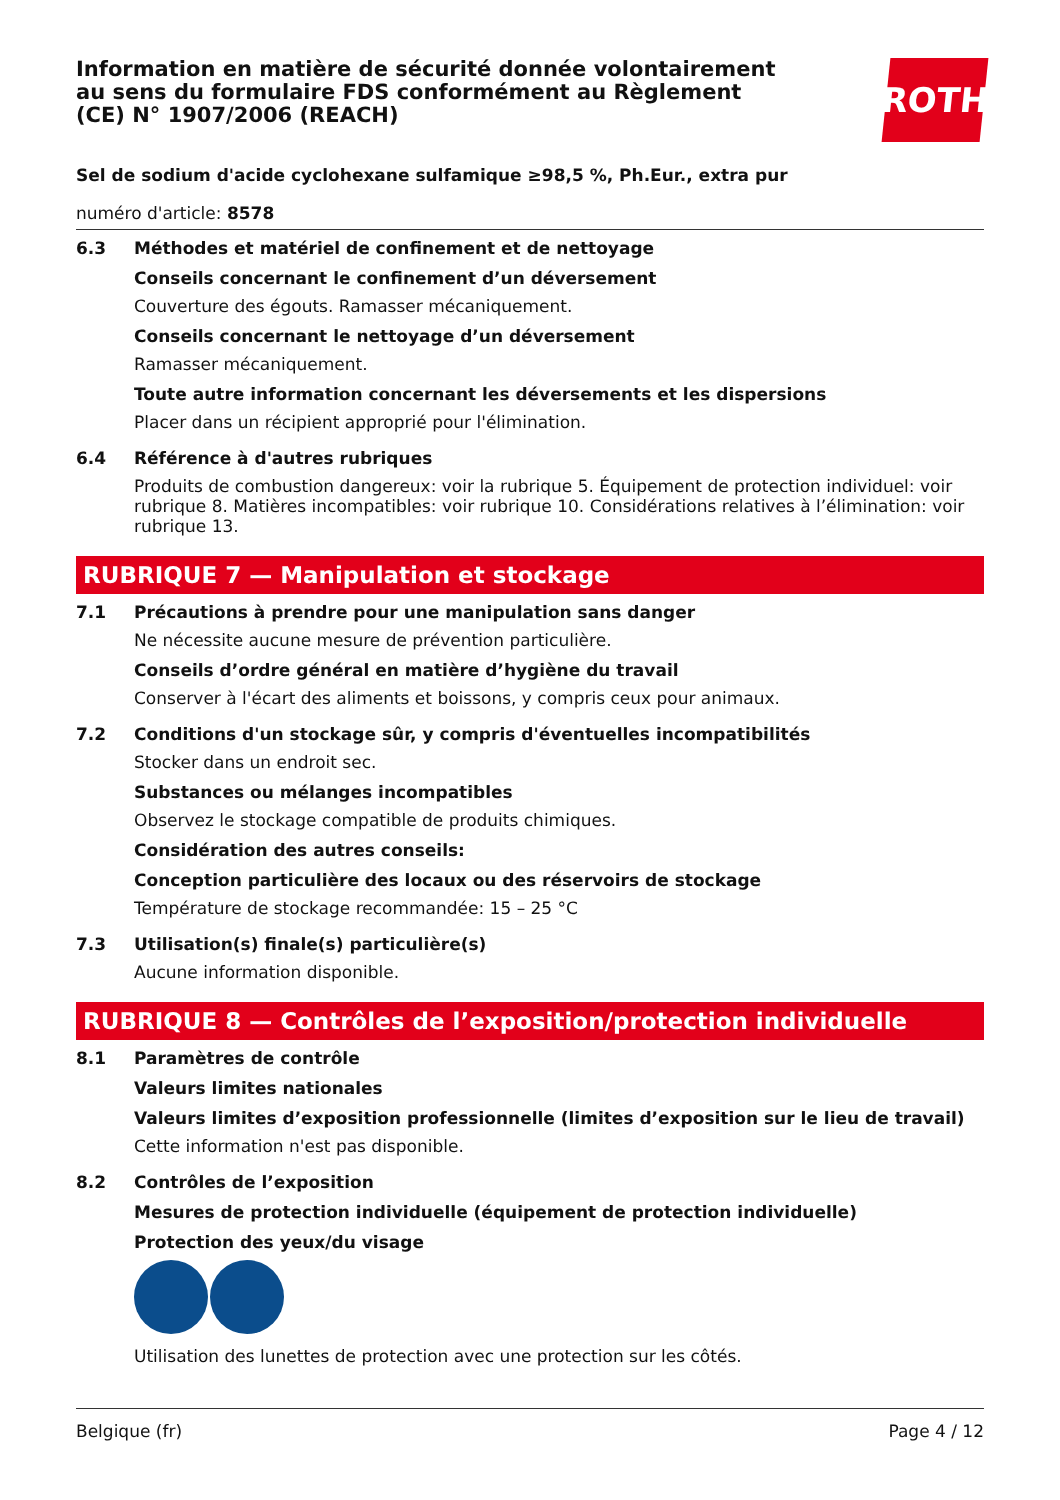Information en matière de sécurité donnée volontairement au sens du formulaire FDS conformément au Règlement (CE) N° 1907/2006 (REACH)
ROTH
Sel de sodium d'acide cyclohexane sulfamique ≥98,5 %, Ph.Eur., extra pur
numéro d'article: 8578
6.3
Méthodes et matériel de confinement et de nettoyage
Conseils concernant le confinement d’un déversement
Couverture des égouts. Ramasser mécaniquement.
Conseils concernant le nettoyage d’un déversement
Ramasser mécaniquement.
Toute autre information concernant les déversements et les dispersions
Placer dans un récipient approprié pour l'élimination.
6.4
Référence à d'autres rubriques
Produits de combustion dangereux: voir la rubrique 5. Équipement de protection individuel: voir rubrique 8. Matières incompatibles: voir rubrique 10. Considérations relatives à l’élimination: voir rubrique 13.
RUBRIQUE 7 — Manipulation et stockage
7.1
Précautions à prendre pour une manipulation sans danger
Ne nécessite aucune mesure de prévention particulière.
Conseils d’ordre général en matière d’hygiène du travail
Conserver à l'écart des aliments et boissons, y compris ceux pour animaux.
7.2
Conditions d'un stockage sûr, y compris d'éventuelles incompatibilités
Stocker dans un endroit sec.
Substances ou mélanges incompatibles
Observez le stockage compatible de produits chimiques.
Considération des autres conseils:
Conception particulière des locaux ou des réservoirs de stockage
Température de stockage recommandée: 15 – 25 °C
7.3
Utilisation(s) finale(s) particulière(s)
Aucune information disponible.
RUBRIQUE 8 — Contrôles de l’exposition/protection individuelle
8.1
Paramètres de contrôle
Valeurs limites nationales
Valeurs limites d’exposition professionnelle (limites d’exposition sur le lieu de travail)
Cette information n'est pas disponible.
8.2
Contrôles de l’exposition
Mesures de protection individuelle (équipement de protection individuelle)
Protection des yeux/du visage
Utilisation des lunettes de protection avec une protection sur les côtés.
Belgique (fr) Page 4 / 12